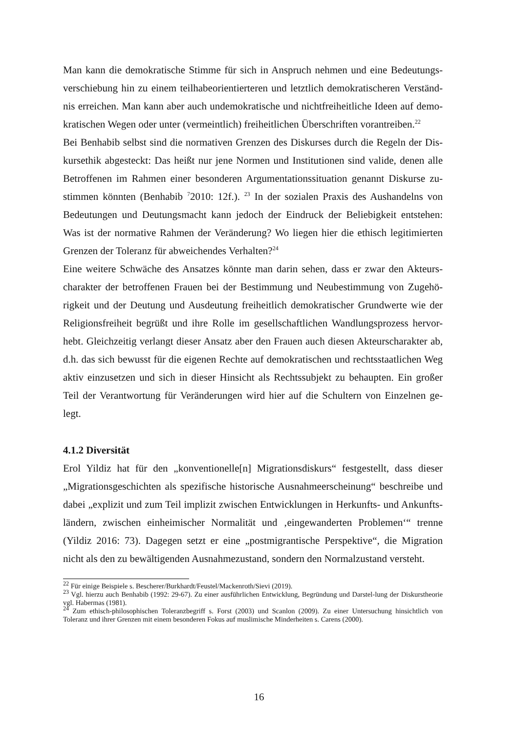Man kann die demokratische Stimme für sich in Anspruch nehmen und eine Bedeutungs-verschiebung hin zu einem teilhabeorientierteren und letztlich demokratischeren Verständ-nis erreichen. Man kann aber auch undemokratische und nichtfreiheitliche Ideen auf demo-kratischen Wegen oder unter (vermeintlich) freiheitlichen Überschriften vorantreiben.<sup>22</sup>
Bei Benhabib selbst sind die normativen Grenzen des Diskurses durch die Regeln der Dis-kursethik abgesteckt: Das heißt nur jene Normen und Institutionen sind valide, denen alle Betroffenen im Rahmen einer besonderen Argumentationssituation genannt Diskurse zu-stimmen könnten (Benhabib <sup>7</sup>2010: 12f.). <sup>23</sup> In der sozialen Praxis des Aushandelns von Bedeutungen und Deutungsmacht kann jedoch der Eindruck der Beliebigkeit entstehen: Was ist der normative Rahmen der Veränderung? Wo liegen hier die ethisch legitimierten Grenzen der Toleranz für abweichendes Verhalten?<sup>24</sup>
Eine weitere Schwäche des Ansatzes könnte man darin sehen, dass er zwar den Akteurs-charakter der betroffenen Frauen bei der Bestimmung und Neubestimmung von Zugehö-rigkeit und der Deutung und Ausdeutung freiheitlich demokratischer Grundwerte wie der Religionsfreiheit begrüßt und ihre Rolle im gesellschaftlichen Wandlungsprozess hervor-hebt. Gleichzeitig verlangt dieser Ansatz aber den Frauen auch diesen Akteurscharakter ab, d.h. das sich bewusst für die eigenen Rechte auf demokratischen und rechtsstaatlichen Weg aktiv einzusetzen und sich in dieser Hinsicht als Rechtssubjekt zu behaupten. Ein großer Teil der Verantwortung für Veränderungen wird hier auf die Schultern von Einzelnen ge-legt.
4.1.2 Diversität
Erol Yildiz hat für den „konventionelle[n] Migrationsdiskurs“ festgestellt, dass dieser „Migrationsgeschichten als spezifische historische Ausnahmeerscheinung“ beschreibe und dabei „explizit und zum Teil implizit zwischen Entwicklungen in Herkunfts- und Ankunfts-ländern, zwischen einheimischer Normalität und ‚eingewanderten Problemen‘“ trenne (Yildiz 2016: 73). Dagegen setzt er eine „postmigrantische Perspektive“, die Migration nicht als den zu bewältigenden Ausnahmezustand, sondern den Normalzustand versteht.
<sup>22</sup> Für einige Beispiele s. Bescherer/Burkhardt/Feustel/Mackenroth/Sievi (2019).
<sup>23</sup> Vgl. hierzu auch Benhabib (1992: 29-67). Zu einer ausführlichen Entwicklung, Begründung und Darstel-lung der Diskurstheorie vgl. Habermas (1981).
<sup>24</sup> Zum ethisch-philosophischen Toleranzbegriff s. Forst (2003) und Scanlon (2009). Zu einer Untersuchung hinsichtlich von Toleranz und ihrer Grenzen mit einem besonderen Fokus auf muslimische Minderheiten s. Carens (2000).
16